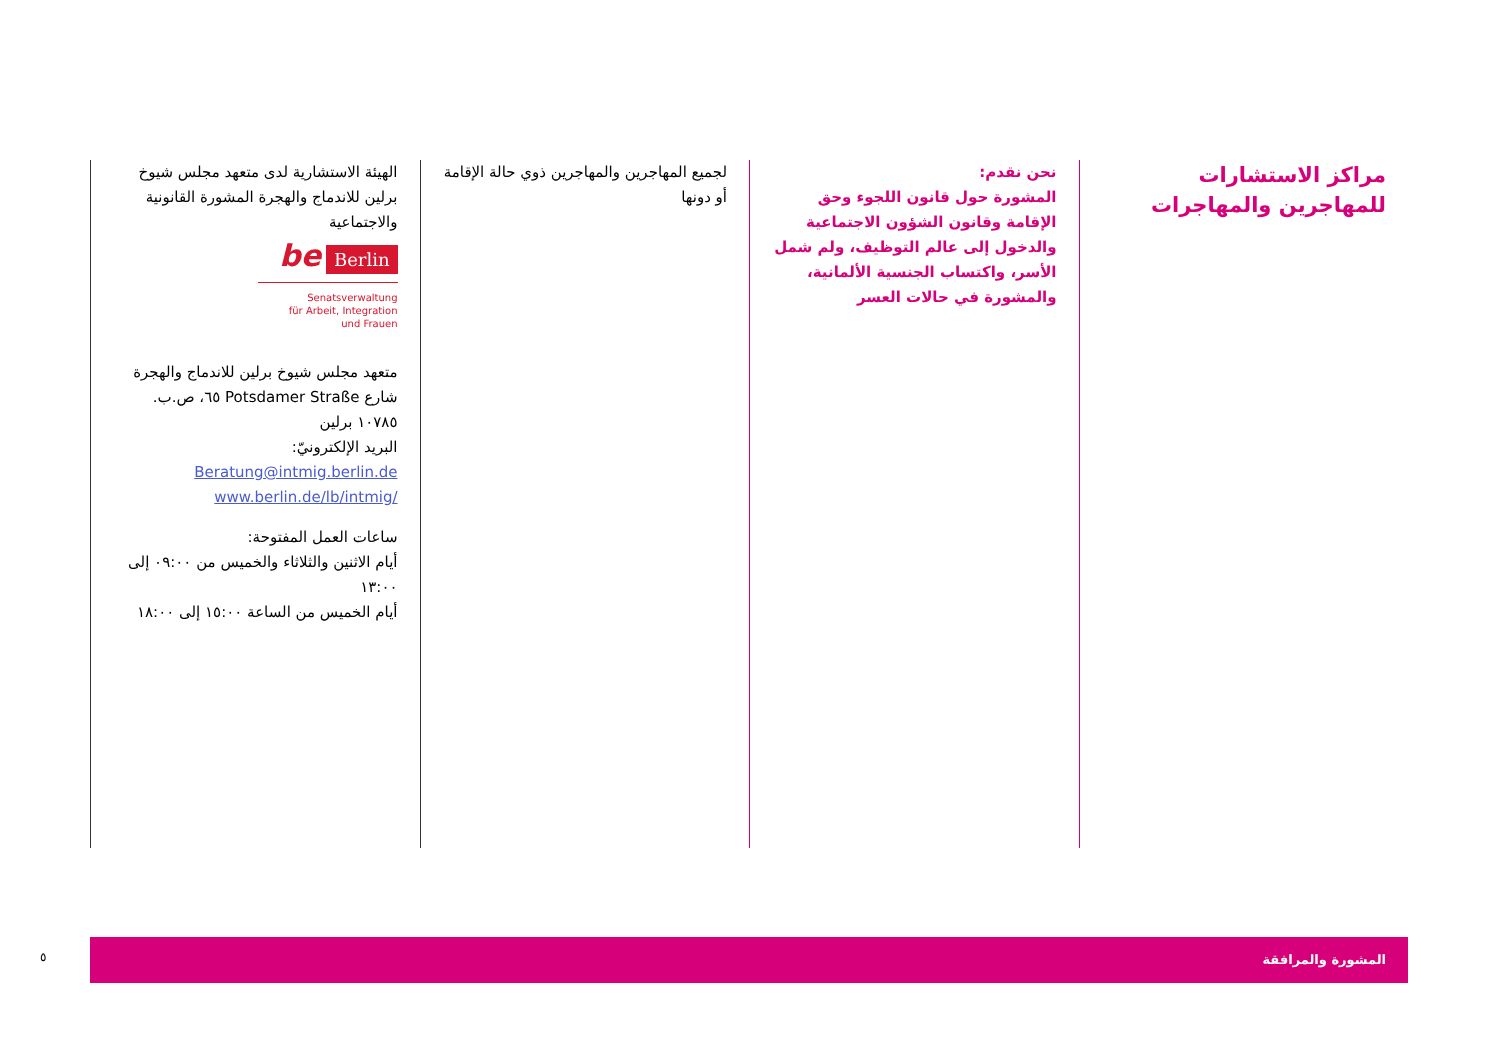مراكز الاستشارات للمهاجرين والمهاجرات
نحن نقدم:
المشورة حول قانون اللجوء وحق الإقامة وقانون الشؤون الاجتماعية والدخول إلى عالم التوظيف، ولم شمل الأسر، واكتساب الجنسية الألمانية، والمشورة في حالات العسر
لجميع المهاجرين والمهاجرين ذوي حالة الإقامة أو دونها
الهيئة الاستشارية لدى متعهد مجلس شيوخ برلين للاندماج والهجرة المشورة القانونية والاجتماعية
be Berlin
Senatsverwaltung
für Arbeit, Integration
und Frauen
متعهد مجلس شيوخ برلين للاندماج والهجرة
شارع Potsdamer Straße ٦٥، ص.ب. ١٠٧٨٥ برلين
البريد الإلكترونيّ: Beratung@intmig.berlin.de
/www.berlin.de/lb/intmig
ساعات العمل المفتوحة:
أيام الاثنين والثلاثاء والخميس من ٠٩:٠٠ إلى ١٣:٠٠
أيام الخميس من الساعة ١٥:٠٠ إلى ١٨:٠٠
٥
المشورة والمرافقة